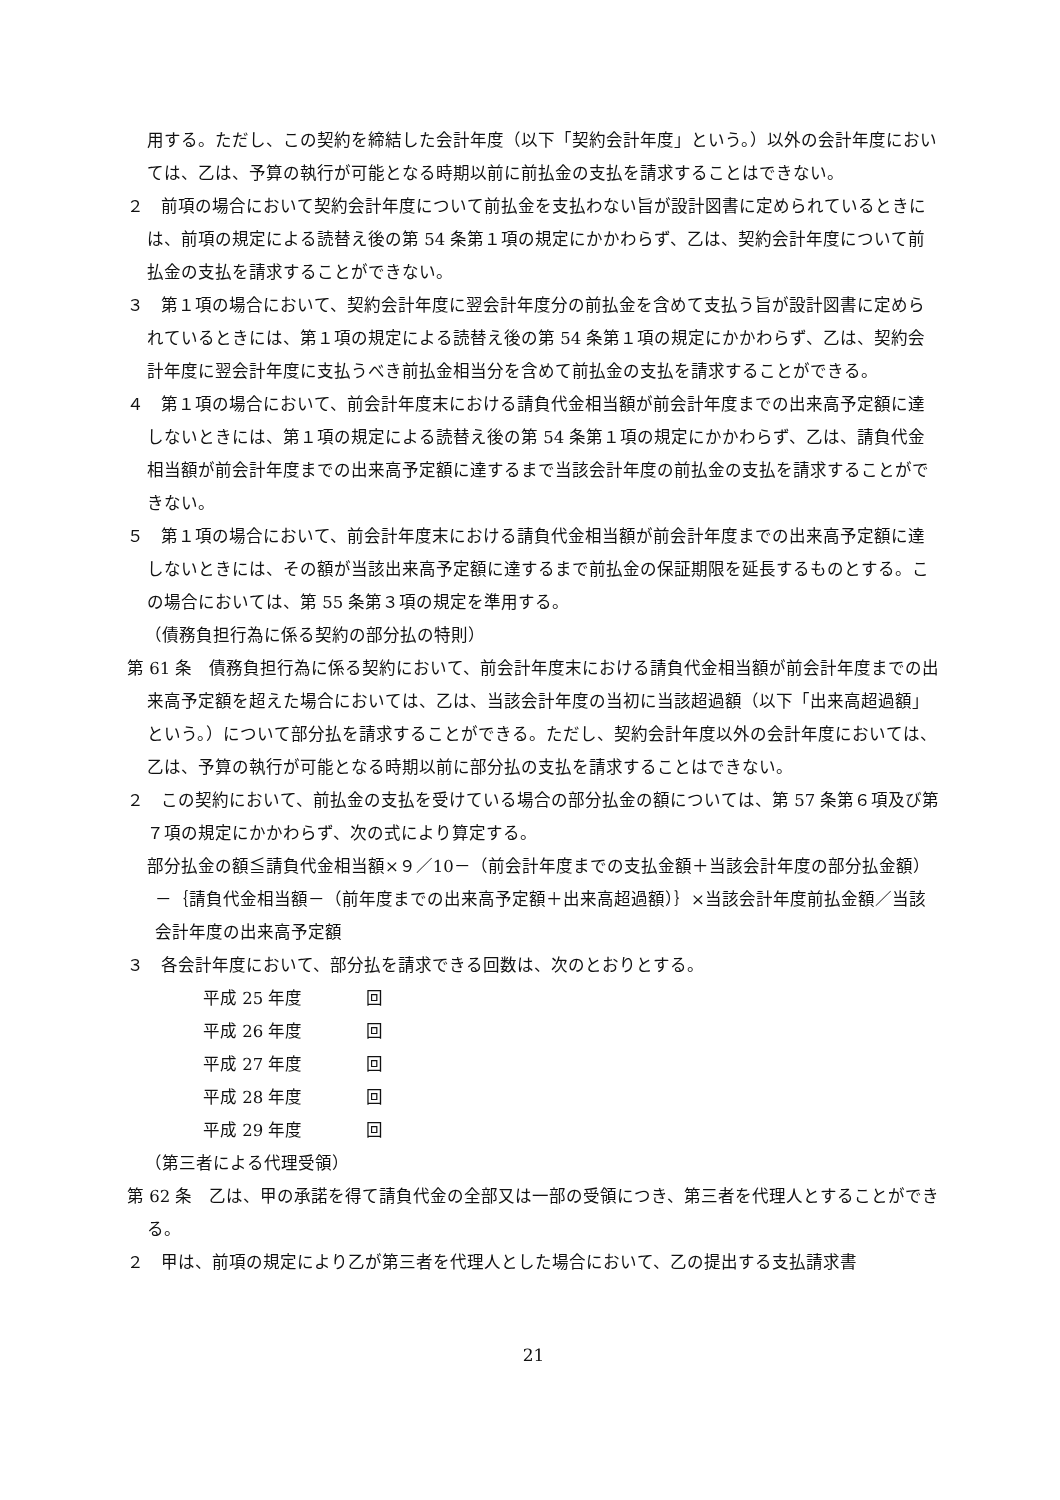用する。ただし、この契約を締結した会計年度（以下「契約会計年度」という。）以外の会計年度においては、乙は、予算の執行が可能となる時期以前に前払金の支払を請求することはできない。
２　前項の場合において契約会計年度について前払金を支払わない旨が設計図書に定められているときには、前項の規定による読替え後の第 54 条第１項の規定にかかわらず、乙は、契約会計年度について前払金の支払を請求することができない。
３　第１項の場合において、契約会計年度に翌会計年度分の前払金を含めて支払う旨が設計図書に定められているときには、第１項の規定による読替え後の第 54 条第１項の規定にかかわらず、乙は、契約会計年度に翌会計年度に支払うべき前払金相当分を含めて前払金の支払を請求することができる。
４　第１項の場合において、前会計年度末における請負代金相当額が前会計年度までの出来高予定額に達しないときには、第１項の規定による読替え後の第 54 条第１項の規定にかかわらず、乙は、請負代金相当額が前会計年度までの出来高予定額に達するまで当該会計年度の前払金の支払を請求することができない。
５　第１項の場合において、前会計年度末における請負代金相当額が前会計年度までの出来高予定額に達しないときには、その額が当該出来高予定額に達するまで前払金の保証期限を延長するものとする。この場合においては、第 55 条第３項の規定を準用する。
（債務負担行為に係る契約の部分払の特則）
第 61 条　債務負担行為に係る契約において、前会計年度末における請負代金相当額が前会計年度までの出来高予定額を超えた場合においては、乙は、当該会計年度の当初に当該超過額（以下「出来高超過額」という。）について部分払を請求することができる。ただし、契約会計年度以外の会計年度においては、乙は、予算の執行が可能となる時期以前に部分払の支払を請求することはできない。
２　この契約において、前払金の支払を受けている場合の部分払金の額については、第 57 条第６項及び第７項の規定にかかわらず、次の式により算定する。
部分払金の額≦請負代金相当額×９／10－（前会計年度までの支払金額＋当該会計年度の部分払金額）－｛請負代金相当額－（前年度までの出来高予定額＋出来高超過額）｝×当該会計年度前払金額／当該会計年度の出来高予定額
３　各会計年度において、部分払を請求できる回数は、次のとおりとする。
平成 25 年度 回
平成 26 年度 回
平成 27 年度 回
平成 28 年度 回
平成 29 年度 回
（第三者による代理受領）
第 62 条　乙は、甲の承諾を得て請負代金の全部又は一部の受領につき、第三者を代理人とすることができる。
２　甲は、前項の規定により乙が第三者を代理人とした場合において、乙の提出する支払請求書
21